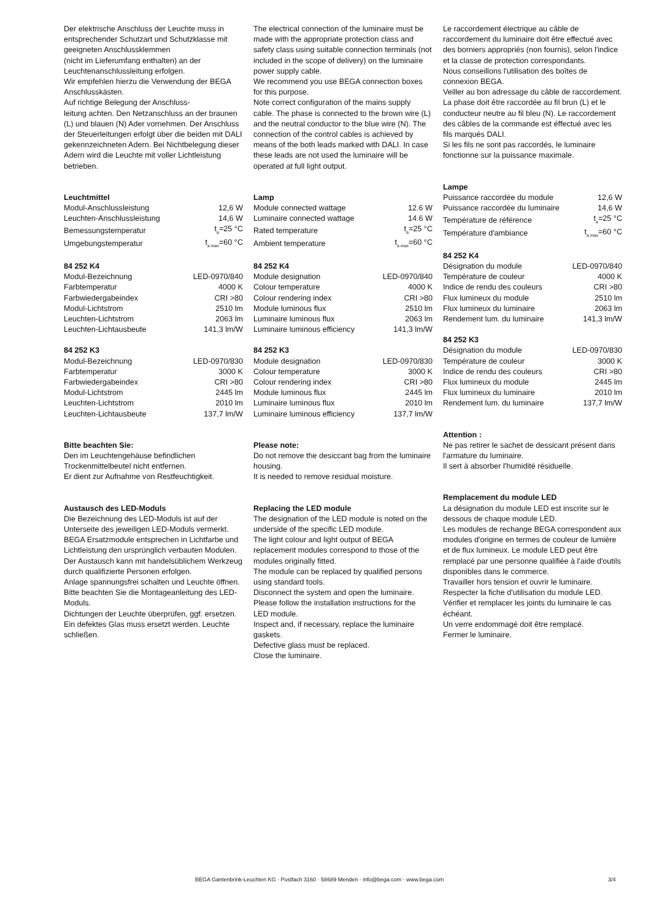Der elektrische Anschluss der Leuchte muss in entsprechender Schutzart und Schutzklasse mit geeigneten Anschlussklemmen
(nicht im Lieferumfang enthalten) an der Leuchtenanschlussleitung erfolgen.
Wir empfehlen hierzu die Verwendung der BEGA Anschlusskästen.
Auf richtige Belegung der Anschluss-
leitung achten. Den Netzanschluss an der braunen (L) und blauen (N) Ader vornehmen. Der Anschluss der Steuerleitungen erfolgt über die beiden mit DALI gekennzeichneten Adern. Bei Nichtbelegung dieser Adern wird die Leuchte mit voller Lichtleistung betrieben.
Leuchtmittel
| Modul-Anschlussleistung | 12,6 W |
| Leuchten-Anschlussleistung | 14,6 W |
| Bemessungstemperatur | t<sub>a</sub>=25 °C |
| Umgebungstemperatur | t<sub>a max</sub>=60 °C |
84 252 K4
| Modul-Bezeichnung | LED-0970/840 |
| Farbtemperatur | 4000 K |
| Farbwiedergabeindex | CRI >80 |
| Modul-Lichtstrom | 2510 lm |
| Leuchten-Lichtstrom | 2063 lm |
| Leuchten-Lichtausbeute | 141,3 lm/W |
84 252 K3
| Modul-Bezeichnung | LED-0970/830 |
| Farbtemperatur | 3000 K |
| Farbwiedergabeindex | CRI >80 |
| Modul-Lichtstrom | 2445 lm |
| Leuchten-Lichtstrom | 2010 lm |
| Leuchten-Lichtausbeute | 137,7 lm/W |
Bitte beachten Sie:
Den im Leuchtengehäuse befindlichen Trockenmittelbeutel nicht entfernen.
Er dient zur Aufnahme von Restfeuchtigkeit.
Austausch des LED-Moduls
Die Bezeichnung des LED-Moduls ist auf der Unterseite des jeweiligen LED-Moduls vermerkt.
BEGA Ersatzmodule entsprechen in Lichtfarbe und Lichtleistung den ursprünglich verbauten Modulen.
Der Austausch kann mit handelsüblichem Werkzeug durch qualifizierte Personen erfolgen.
Anlage spannungsfrei schalten und Leuchte öffnen.
Bitte beachten Sie die Montageanleitung des LED-Moduls.
Dichtungen der Leuchte überprüfen, ggf. ersetzen. Ein defektes Glas muss ersetzt werden. Leuchte schließen.
The electrical connection of the luminaire must be made with the appropriate protection class and safety class using suitable connection terminals (not included in the scope of delivery) on the luminaire power supply cable.
We recommend you use BEGA connection boxes for this purpose.
Note correct configuration of the mains supply cable. The phase is connected to the brown wire (L) and the neutral conductor to the blue wire (N). The connection of the control cables is achieved by means of the both leads marked with DALI. In case these leads are not used the luminaire will be operated at full light output.
Lamp
| Module connected wattage | 12.6 W |
| Luminaire connected wattage | 14.6 W |
| Rated temperature | t<sub>a</sub>=25 °C |
| Ambient temperature | t<sub>a max</sub>=60 °C |
84 252 K4
| Module designation | LED-0970/840 |
| Colour temperature | 4000 K |
| Colour rendering index | CRI >80 |
| Module luminous flux | 2510 lm |
| Luminaire luminous flux | 2063 lm |
| Luminaire luminous efficiency | 141,3 lm/W |
84 252 K3
| Module designation | LED-0970/830 |
| Colour temperature | 3000 K |
| Colour rendering index | CRI >80 |
| Module luminous flux | 2445 lm |
| Luminaire luminous flux | 2010 lm |
| Luminaire luminous efficiency | 137,7 lm/W |
Please note:
Do not remove the desiccant bag from the luminaire housing.
It is needed to remove residual moisture.
Replacing the LED module
The designation of the LED module is noted on the underside of the specific LED module.
The light colour and light output of BEGA replacement modules correspond to those of the modules originally fitted.
The module can be replaced by qualified persons using standard tools.
Disconnect the system and open the luminaire.
Please follow the installation instructions for the LED module.
Inspect and, if necessary, replace the luminaire gaskets.
Defective glass must be replaced.
Close the luminaire.
Le raccordement électrique au câble de raccordement du luminaire doit être effectué avec des borniers appropriés (non fournis), selon l'indice et la classe de protection correspondants.
Nous conseillons l'utilisation des boîtes de connexion BEGA.
Veiller au bon adressage du câble de raccordement. La phase doit être raccordée au fil brun (L) et le conducteur neutre au fil bleu (N). Le raccordement des câbles de la commande est éffectué avec les fils marqués DALI.
Si les fils ne sont pas raccordés, le luminaire fonctionne sur la puissance maximale.
Lampe
| Puissance raccordée du module | 12,6 W |
| Puissance raccordée du luminaire | 14,6 W |
| Température de référence | t<sub>a</sub>=25 °C |
| Température d'ambiance | t<sub>a max</sub>=60 °C |
84 252 K4
| Désignation du module | LED-0970/840 |
| Température de couleur | 4000 K |
| Indice de rendu des couleurs | CRI >80 |
| Flux lumineux du module | 2510 lm |
| Flux lumineux du luminaire | 2063 lm |
| Rendement lum. du luminaire | 141,3 lm/W |
84 252 K3
| Désignation du module | LED-0970/830 |
| Température de couleur | 3000 K |
| Indice de rendu des couleurs | CRI >80 |
| Flux lumineux du module | 2445 lm |
| Flux lumineux du luminaire | 2010 lm |
| Rendement lum. du luminaire | 137,7 lm/W |
Attention :
Ne pas retirer le sachet de dessicant présent dans l'armature du luminaire.
Il sert à absorber l'humidité résiduelle.
Remplacement du module LED
La désignation du module LED est inscrite sur le dessous de chaque module LED.
Les modules de rechange BEGA correspondent aux modules d'origine en termes de couleur de lumière et de flux lumineux. Le module LED peut être remplacé par une personne qualifiée à l'aide d'outils disponibles dans le commerce.
Travailler hors tension et ouvrir le luminaire.
Respecter la fiche d'utilisation du module LED.
Vérifier et remplacer les joints du luminaire le cas échéant.
Un verre endommagé doit être remplacé.
Fermer le luminaire.
BEGA Gantenbrink-Leuchten KG · Postfach 3160 · 58689 Menden · info@bega.com · www.bega.com 3/4